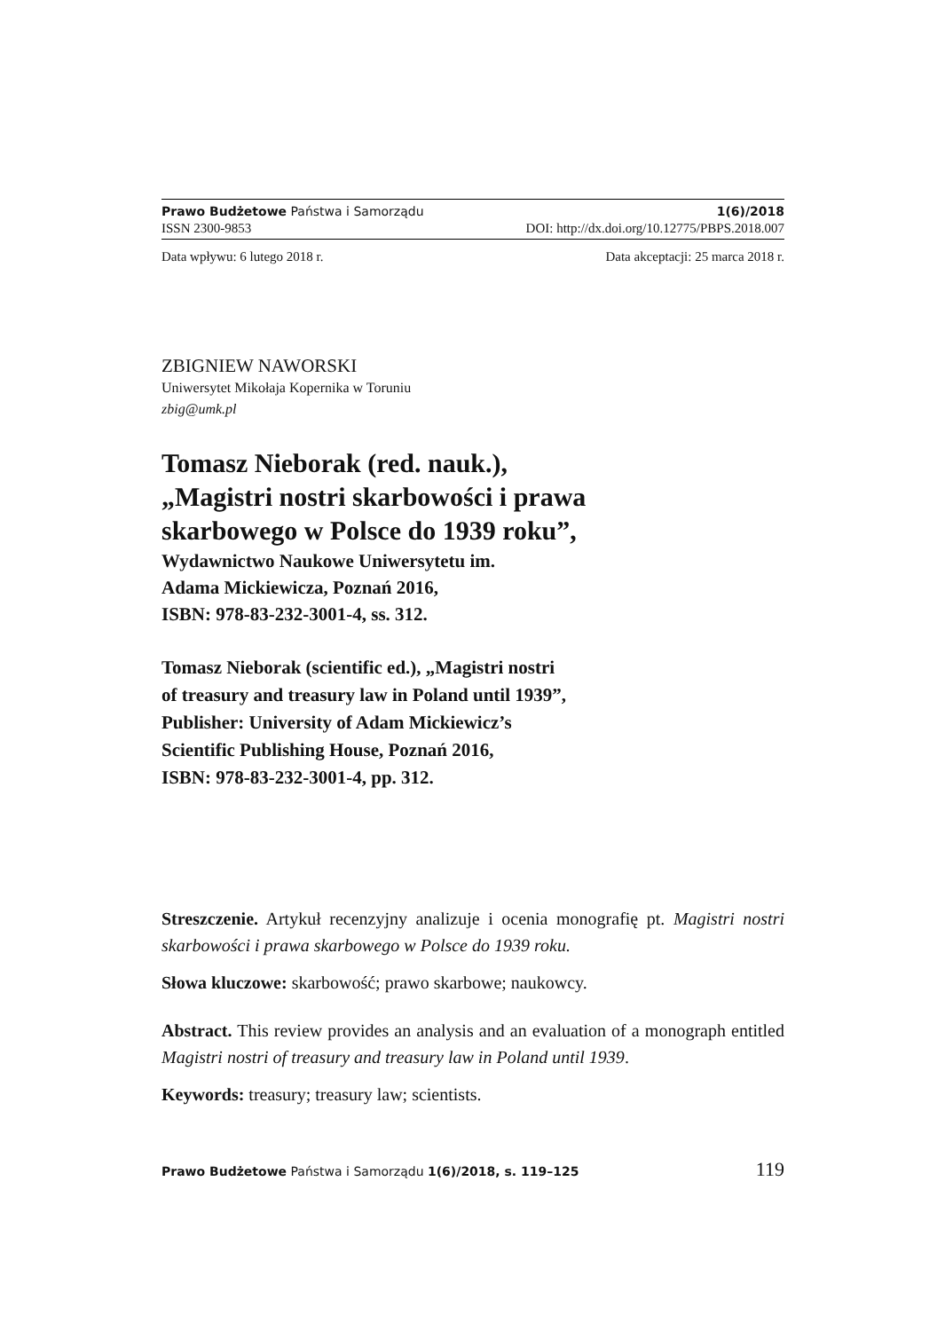Prawo Budżetowe Państwa i Samorządu 1(6)/2018
ISSN 2300-9853 DOI: http://dx.doi.org/10.12775/PBPS.2018.007
Data wpływu: 6 lutego 2018 r. Data akceptacji: 25 marca 2018 r.
ZBIGNIEW NAWORSKI
Uniwersytet Mikołaja Kopernika w Toruniu
zbig@umk.pl
Tomasz Nieborak (red. nauk.),
„Magistri nostri skarbowości i prawa
skarbowego w Polsce do 1939 roku”,
Wydawnictwo Naukowe Uniwersytetu im.
Adama Mickiewicza, Poznań 2016,
ISBN: 978-83-232-3001-4, ss. 312.
Tomasz Nieborak (scientific ed.), „Magistri nostri
of treasury and treasury law in Poland until 1939”,
Publisher: University of Adam Mickiewicz’s
Scientific Publishing House, Poznań 2016,
ISBN: 978-83-232-3001-4, pp. 312.
Streszczenie. Artykuł recenzyjny analizuje i ocenia monografię pt. Magistri nostri skarbowości i prawa skarbowego w Polsce do 1939 roku.
Słowa kluczowe: skarbowość; prawo skarbowe; naukowcy.
Abstract. This review provides an analysis and an evaluation of a monograph entitled Magistri nostri of treasury and treasury law in Poland until 1939.
Keywords: treasury; treasury law; scientists.
Prawo Budżetowe Państwa i Samorządu 1(6)/2018, s. 119–125 119